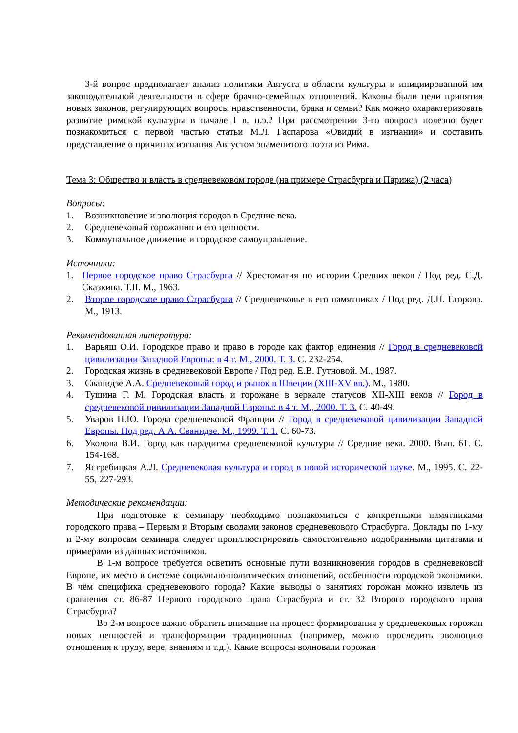3-й вопрос предполагает анализ политики Августа в области культуры и инициированной им законодательной деятельности в сфере брачно-семейных отношений. Каковы были цели принятия новых законов, регулирующих вопросы нравственности, брака и семьи? Как можно охарактеризовать развитие римской культуры в начале I в. н.э.? При рассмотрении 3-го вопроса полезно будет познакомиться с первой частью статьи М.Л. Гаспарова «Овидий в изгнании» и составить представление о причинах изгнания Августом знаменитого поэта из Рима.
Тема 3: Общество и власть в средневековом городе (на примере Страсбурга и Парижа) (2 часа)
Вопросы:
1. Возникновение и эволюция городов в Средние века.
2. Средневековый горожанин и его ценности.
3. Коммунальное движение и городское самоуправление.
Источники:
1. Первое городское право Страсбурга // Хрестоматия по истории Средних веков / Под ред. С.Д. Сказкина. Т.II. М., 1963.
2. Второе городское право Страсбурга // Средневековье в его памятниках / Под ред. Д.Н. Егорова. М., 1913.
Рекомендованная литература:
1. Варьяш О.И. Городское право и право в городе как фактор единения // Город в средневековой цивилизации Западной Европы: в 4 т. М., 2000. Т. 3. С. 232-254.
2. Городская жизнь в средневековой Европе / Под ред. Е.В. Гутновой. М., 1987.
3. Сванидзе А.А. Средневековый город и рынок в Швеции (XIII-XV вв.). М., 1980.
4. Тушина Г. М. Городская власть и горожане в зеркале статусов XII-XIII веков // Город в средневековой цивилизации Западной Европы: в 4 т. М., 2000. Т. 3. С. 40-49.
5. Уваров П.Ю. Города средневековой Франции // Город в средневековой цивилизации Западной Европы. Под ред. А.А. Сванидзе. М., 1999. Т. 1. С. 60-73.
6. Уколова В.И. Город как парадигма средневековой культуры // Средние века. 2000. Вып. 61. С. 154-168.
7. Ястребицкая А.Л. Средневековая культура и город в новой исторической науке. М., 1995. С. 22-55, 227-293.
Методические рекомендации:
При подготовке к семинару необходимо познакомиться с конкретными памятниками городского права – Первым и Вторым сводами законов средневекового Страсбурга. Доклады по 1-му и 2-му вопросам семинара следует проиллюстрировать самостоятельно подобранными цитатами и примерами из данных источников.
В 1-м вопросе требуется осветить основные пути возникновения городов в средневековой Европе, их место в системе социально-политических отношений, особенности городской экономики. В чём специфика средневекового города? Какие выводы о занятиях горожан можно извлечь из сравнения ст. 86-87 Первого городского права Страсбурга и ст. 32 Второго городского права Страсбурга?
Во 2-м вопросе важно обратить внимание на процесс формирования у средневековых горожан новых ценностей и трансформации традиционных (например, можно проследить эволюцию отношения к труду, вере, знаниям и т.д.). Какие вопросы волновали горожан